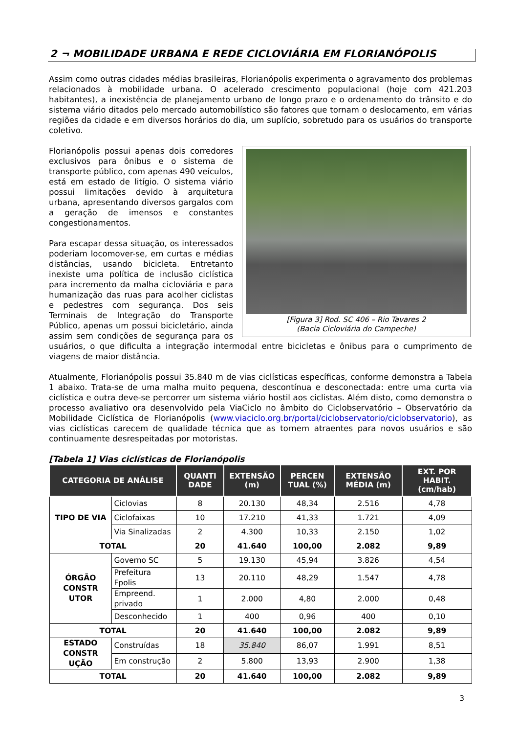2 ¬ MOBILIDADE URBANA E REDE CICLOVIÁRIA EM FLORIANÓPOLIS
Assim como outras cidades médias brasileiras, Florianópolis experimenta o agravamento dos problemas relacionados à mobilidade urbana. O acelerado crescimento populacional (hoje com 421.203 habitantes), a inexistência de planejamento urbano de longo prazo e o ordenamento do trânsito e do sistema viário ditados pelo mercado automobilístico são fatores que tornam o deslocamento, em várias regiões da cidade e em diversos horários do dia, um suplício, sobretudo para os usuários do transporte coletivo.
[Figura 3] Rod. SC 406 – Rio Tavares 2
(Bacia Cicloviária do Campeche)
Florianópolis possui apenas dois corredores exclusivos para ônibus e o sistema de transporte público, com apenas 490 veículos, está em estado de litígio. O sistema viário possui limitações devido à arquitetura urbana, apresentando diversos gargalos com a geração de imensos e constantes congestionamentos.
Para escapar dessa situação, os interessados poderiam locomover-se, em curtas e médias distâncias, usando bicicleta. Entretanto inexiste uma política de inclusão ciclística para incremento da malha cicloviária e para humanização das ruas para acolher ciclistas e pedestres com segurança. Dos seis Terminais de Integração do Transporte Público, apenas um possui bicicletário, ainda assim sem condições de segurança para os usuários, o que dificulta a integração intermodal entre bicicletas e ônibus para o cumprimento de viagens de maior distância.
Atualmente, Florianópolis possui 35.840 m de vias ciclísticas específicas, conforme demonstra a Tabela 1 abaixo. Trata-se de uma malha muito pequena, descontínua e desconectada: entre uma curta via ciclística e outra deve-se percorrer um sistema viário hostil aos ciclistas. Além disto, como demonstra o processo avaliativo ora desenvolvido pela ViaCiclo no âmbito do Ciclobservatório – Observatório da Mobilidade Ciclística de Florianópolis (www.viaciclo.org.br/portal/ciclobservatorio/ciclobservatorio), as vias ciclísticas carecem de qualidade técnica que as tornem atraentes para novos usuários e são continuamente desrespeitadas por motoristas.
[Tabela 1] Vias ciclísticas de Florianópolis
| CATEGORIA DE ANÁLISE | | QUANTI DADE | EXTENSÃO (m) | PERCEN TUAL (%) | EXTENSÃO MÉDIA (m) | EXT. POR HABIT. (cm/hab) |
| --- | --- | --- | --- | --- | --- | --- |
| TIPO DE VIA | Ciclovias | 8 | 20.130 | 48,34 | 2.516 | 4,78 |
| | Ciclofaixas | 10 | 17.210 | 41,33 | 1.721 | 4,09 |
| | Via Sinalizadas | 2 | 4.300 | 10,33 | 2.150 | 1,02 |
| TOTAL | | 20 | 41.640 | 100,00 | 2.082 | 9,89 |
| ÓRGÃO CONSTR UTOR | Governo SC | 5 | 19.130 | 45,94 | 3.826 | 4,54 |
| | Prefeitura Fpolis | 13 | 20.110 | 48,29 | 1.547 | 4,78 |
| | Empreend. privado | 1 | 2.000 | 4,80 | 2.000 | 0,48 |
| | Desconhecido | 1 | 400 | 0,96 | 400 | 0,10 |
| TOTAL | | 20 | 41.640 | 100,00 | 2.082 | 9,89 |
| ESTADO CONSTR UÇÃO | Construídas | 18 | 35.840 | 86,07 | 1.991 | 8,51 |
| | Em construção | 2 | 5.800 | 13,93 | 2.900 | 1,38 |
| TOTAL | | 20 | 41.640 | 100,00 | 2.082 | 9,89 |
3